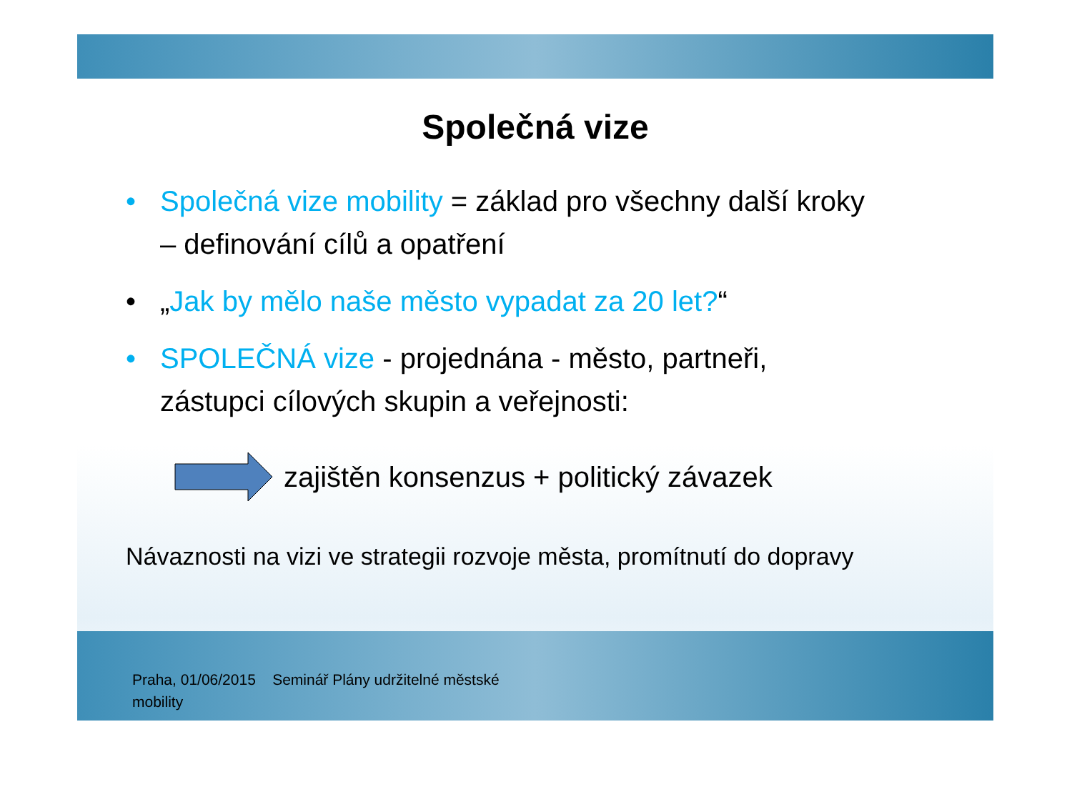Společná vize
• Společná vize mobility = základ pro všechny další kroky – definování cílů a opatření
• „Jak by mělo naše město vypadat za 20 let?“
• SPOLEČNÁ vize - projednána - město, partneři, zástupci cílových skupin a veřejnosti:
zajištěn konsenzus + politický závazek
Návaznosti na vizi ve strategii rozvoje města, promítnutí do dopravy
Praha, 01/06/2015 Seminář Plány udržitelné městské mobility